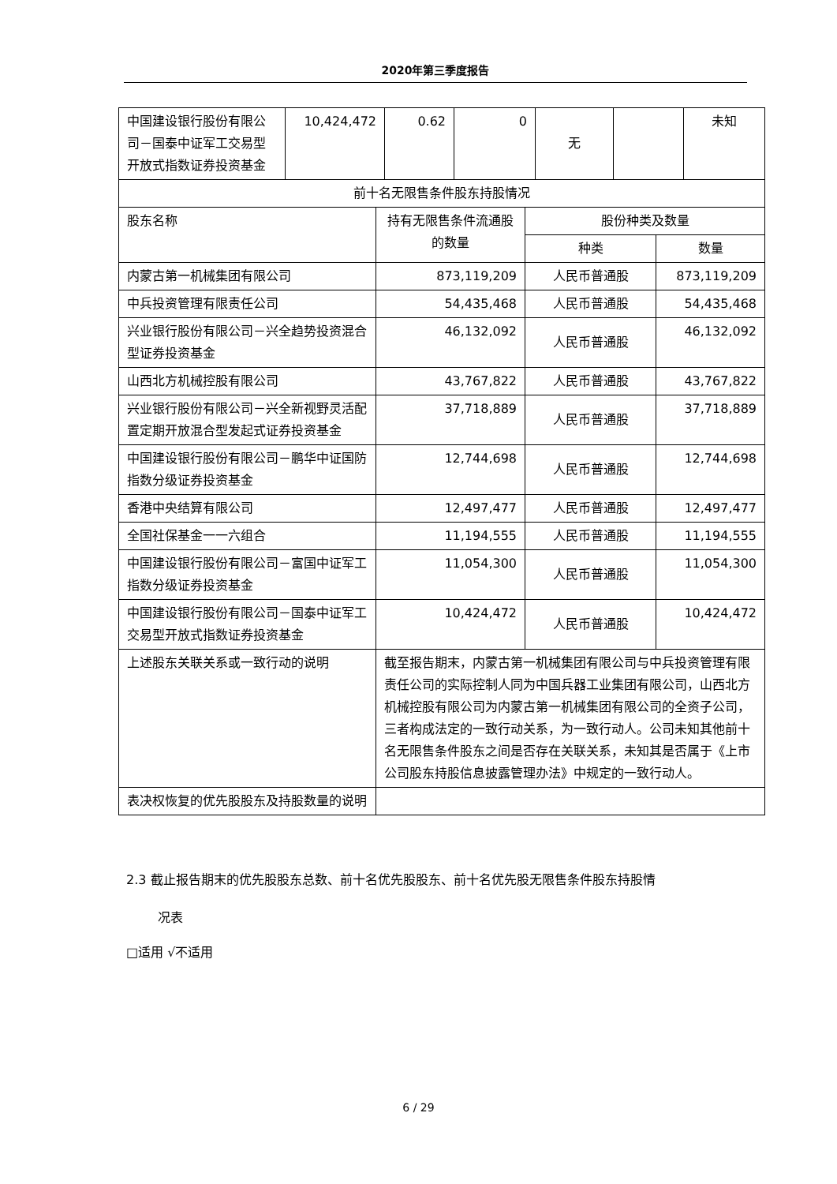2020年第三季度报告
| 中国建设银行股份有限公司－国泰中证军工交易型开放式指数证券投资基金 | 10,424,472 | 0.62 | 0 | 无 | | 未知 |
| 前十名无限售条件股东持股情况 | | | |
| 股东名称 | 持有无限售条件流通股的数量 | 股份种类及数量 | |
| | | 种类 | 数量 |
| 内蒙古第一机械集团有限公司 | 873,119,209 | 人民币普通股 | 873,119,209 |
| 中兵投资管理有限责任公司 | 54,435,468 | 人民币普通股 | 54,435,468 |
| 兴业银行股份有限公司－兴全趋势投资混合型证券投资基金 | 46,132,092 | 人民币普通股 | 46,132,092 |
| 山西北方机械控股有限公司 | 43,767,822 | 人民币普通股 | 43,767,822 |
| 兴业银行股份有限公司－兴全新视野灵活配置定期开放混合型发起式证券投资基金 | 37,718,889 | 人民币普通股 | 37,718,889 |
| 中国建设银行股份有限公司－鹏华中证国防指数分级证券投资基金 | 12,744,698 | 人民币普通股 | 12,744,698 |
| 香港中央结算有限公司 | 12,497,477 | 人民币普通股 | 12,497,477 |
| 全国社保基金一一六组合 | 11,194,555 | 人民币普通股 | 11,194,555 |
| 中国建设银行股份有限公司－富国中证军工指数分级证券投资基金 | 11,054,300 | 人民币普通股 | 11,054,300 |
| 中国建设银行股份有限公司－国泰中证军工交易型开放式指数证券投资基金 | 10,424,472 | 人民币普通股 | 10,424,472 |
| 上述股东关联关系或一致行动的说明 | 截至报告期末，内蒙古第一机械集团有限公司与中兵投资管理有限责任公司的实际控制人同为中国兵器工业集团有限公司，山西北方机械控股有限公司为内蒙古第一机械集团有限公司的全资子公司，三者构成法定的一致行动关系，为一致行动人。公司未知其他前十名无限售条件股东之间是否存在关联关系，未知其是否属于《上市公司股东持股信息披露管理办法》中规定的一致行动人。 | | |
| 表决权恢复的优先股股东及持股数量的说明 | | | |
2.3 截止报告期末的优先股股东总数、前十名优先股股东、前十名优先股无限售条件股东持股情
况表
□适用 √不适用
6 / 29